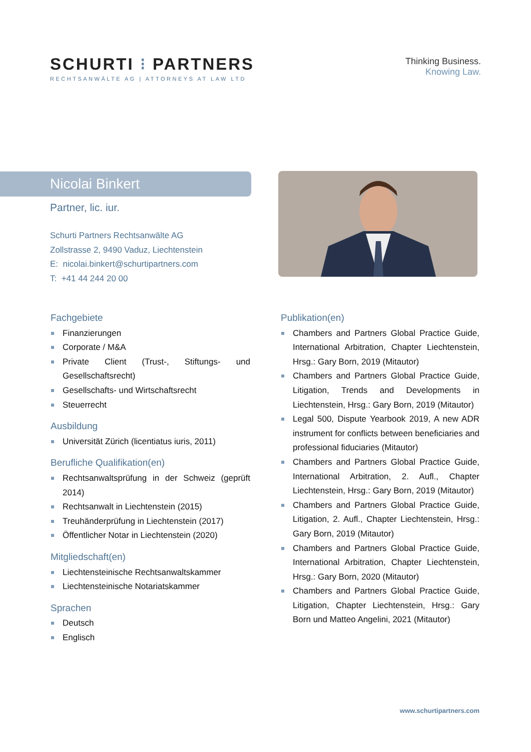SCHURTI ⁝ PARTNERS
RECHTSANWÄLTE AG | ATTORNEYS AT LAW LTD
Thinking Business.
Knowing Law.
Nicolai Binkert
Partner, lic. iur.
Schurti Partners Rechtsanwälte AG
Zollstrasse 2, 9490 Vaduz, Liechtenstein
E: nicolai.binkert@schurtipartners.com
T: +41 44 244 20 00
Fachgebiete
Finanzierungen
Corporate / M&A
Private Client (Trust-, Stiftungs- und Gesellschaftsrecht)
Gesellschafts- und Wirtschaftsrecht
Steuerrecht
Ausbildung
Universität Zürich (licentiatus iuris, 2011)
Berufliche Qualifikation(en)
Rechtsanwaltsprüfung in der Schweiz (geprüft 2014)
Rechtsanwalt in Liechtenstein (2015)
Treuhänderprüfung in Liechtenstein (2017)
Öffentlicher Notar in Liechtenstein (2020)
Mitgliedschaft(en)
Liechtensteinische Rechtsanwaltskammer
Liechtensteinische Notariatskammer
Sprachen
Deutsch
Englisch
Publikation(en)
Chambers and Partners Global Practice Guide, International Arbitration, Chapter Liechtenstein, Hrsg.: Gary Born, 2019 (Mitautor)
Chambers and Partners Global Practice Guide, Litigation, Trends and Developments in Liechtenstein, Hrsg.: Gary Born, 2019 (Mitautor)
Legal 500, Dispute Yearbook 2019, A new ADR instrument for conflicts between beneficiaries and professional fiduciaries (Mitautor)
Chambers and Partners Global Practice Guide, International Arbitration, 2. Aufl., Chapter Liechtenstein, Hrsg.: Gary Born, 2019 (Mitautor)
Chambers and Partners Global Practice Guide, Litigation, 2. Aufl., Chapter Liechtenstein, Hrsg.: Gary Born, 2019 (Mitautor)
Chambers and Partners Global Practice Guide, International Arbitration, Chapter Liechtenstein, Hrsg.: Gary Born, 2020 (Mitautor)
Chambers and Partners Global Practice Guide, Litigation, Chapter Liechtenstein, Hrsg.: Gary Born und Matteo Angelini, 2021 (Mitautor)
www.schurtipartners.com